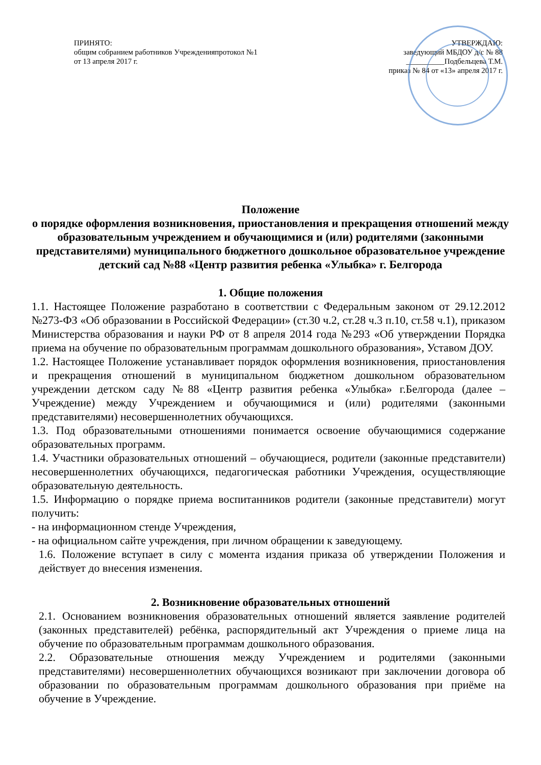ПРИНЯТО:
общим собранием работников Учрежденияпротокол №1
от 13 апреля 2017 г.
УТВЕРЖДАЮ:
заведующий МБДОУ д/с № 88
__________Подбельцева Т.М.
приказ № 84 от «13» апреля 2017 г.
Положение
о порядке оформления возникновения, приостановления и прекращения отношений между образовательным учреждением и обучающимися и (или) родителями (законными представителями) муниципального бюджетного дошкольное образовательное учреждение детский сад №88 «Центр развития ребенка «Улыбка» г. Белгорода
1. Общие положения
1.1. Настоящее Положение разработано в соответствии с Федеральным законом от 29.12.2012 №273-ФЗ «Об образовании в Российской Федерации» (ст.30 ч.2, ст.28 ч.3 п.10, ст.58 ч.1), приказом Министерства образования и науки РФ от 8 апреля 2014 года №293 «Об утверждении Порядка приема на обучение по образовательным программам дошкольного образования», Уставом ДОУ.
1.2. Настоящее Положение устанавливает порядок оформления возникновения, приостановления и прекращения отношений в муниципальном бюджетном дошкольном образовательном учреждении детском саду №88 «Центр развития ребенка «Улыбка» г.Белгорода (далее – Учреждение) между Учреждением и обучающимися и (или) родителями (законными представителями) несовершеннолетних обучающихся.
1.3. Под образовательными отношениями понимается освоение обучающимися содержание образовательных программ.
1.4. Участники образовательных отношений – обучающиеся, родители (законные представители) несовершеннолетних обучающихся, педагогическая работники Учреждения, осуществляющие образовательную деятельность.
1.5. Информацию о порядке приема воспитанников родители (законные представители) могут получить:
- на информационном стенде Учреждения,
- на официальном сайте учреждения, при личном обращении к заведующему.
1.6. Положение вступает в силу с момента издания приказа об утверждении Положения и действует до внесения изменения.
2. Возникновение образовательных отношений
2.1. Основанием возникновения образовательных отношений является заявление родителей (законных представителей) ребёнка, распорядительный акт Учреждения о приеме лица на обучение по образовательным программам дошкольного образования.
2.2. Образовательные отношения между Учреждением и родителями (законными представителями) несовершеннолетних обучающихся возникают при заключении договора об образовании по образовательным программам дошкольного образования при приёме на обучение в Учреждение.